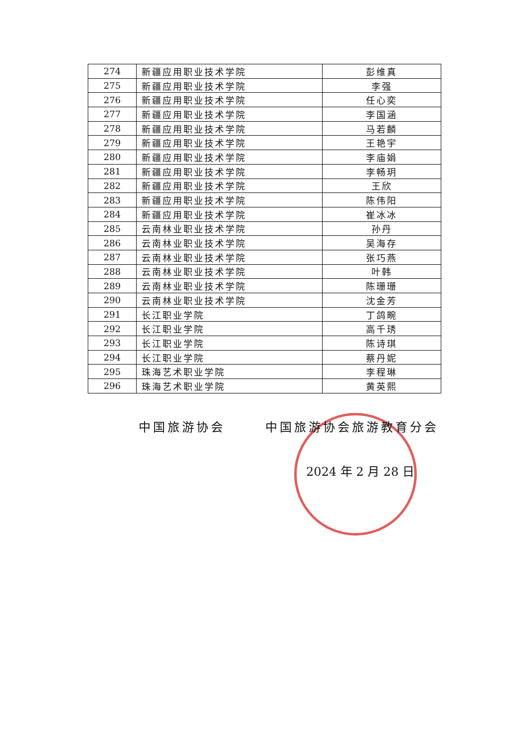| 274 | 新疆应用职业技术学院 | 彭维真 |
| 275 | 新疆应用职业技术学院 | 李强 |
| 276 | 新疆应用职业技术学院 | 任心奕 |
| 277 | 新疆应用职业技术学院 | 李国涵 |
| 278 | 新疆应用职业技术学院 | 马若麟 |
| 279 | 新疆应用职业技术学院 | 王艳宇 |
| 280 | 新疆应用职业技术学院 | 李庙娟 |
| 281 | 新疆应用职业技术学院 | 李畅玥 |
| 282 | 新疆应用职业技术学院 | 王欣 |
| 283 | 新疆应用职业技术学院 | 陈伟阳 |
| 284 | 新疆应用职业技术学院 | 崔冰冰 |
| 285 | 云南林业职业技术学院 | 孙丹 |
| 286 | 云南林业职业技术学院 | 吴海存 |
| 287 | 云南林业职业技术学院 | 张巧燕 |
| 288 | 云南林业职业技术学院 | 叶韩 |
| 289 | 云南林业职业技术学院 | 陈珊珊 |
| 290 | 云南林业职业技术学院 | 沈金芳 |
| 291 | 长江职业学院 | 丁鸽畹 |
| 292 | 长江职业学院 | 高千琇 |
| 293 | 长江职业学院 | 陈诗琪 |
| 294 | 长江职业学院 | 蔡丹妮 |
| 295 | 珠海艺术职业学院 | 李程琳 |
| 296 | 珠海艺术职业学院 | 黄英熙 |
中国旅游协会 中国旅游协会旅游教育分会
2024 年 2 月 28 日